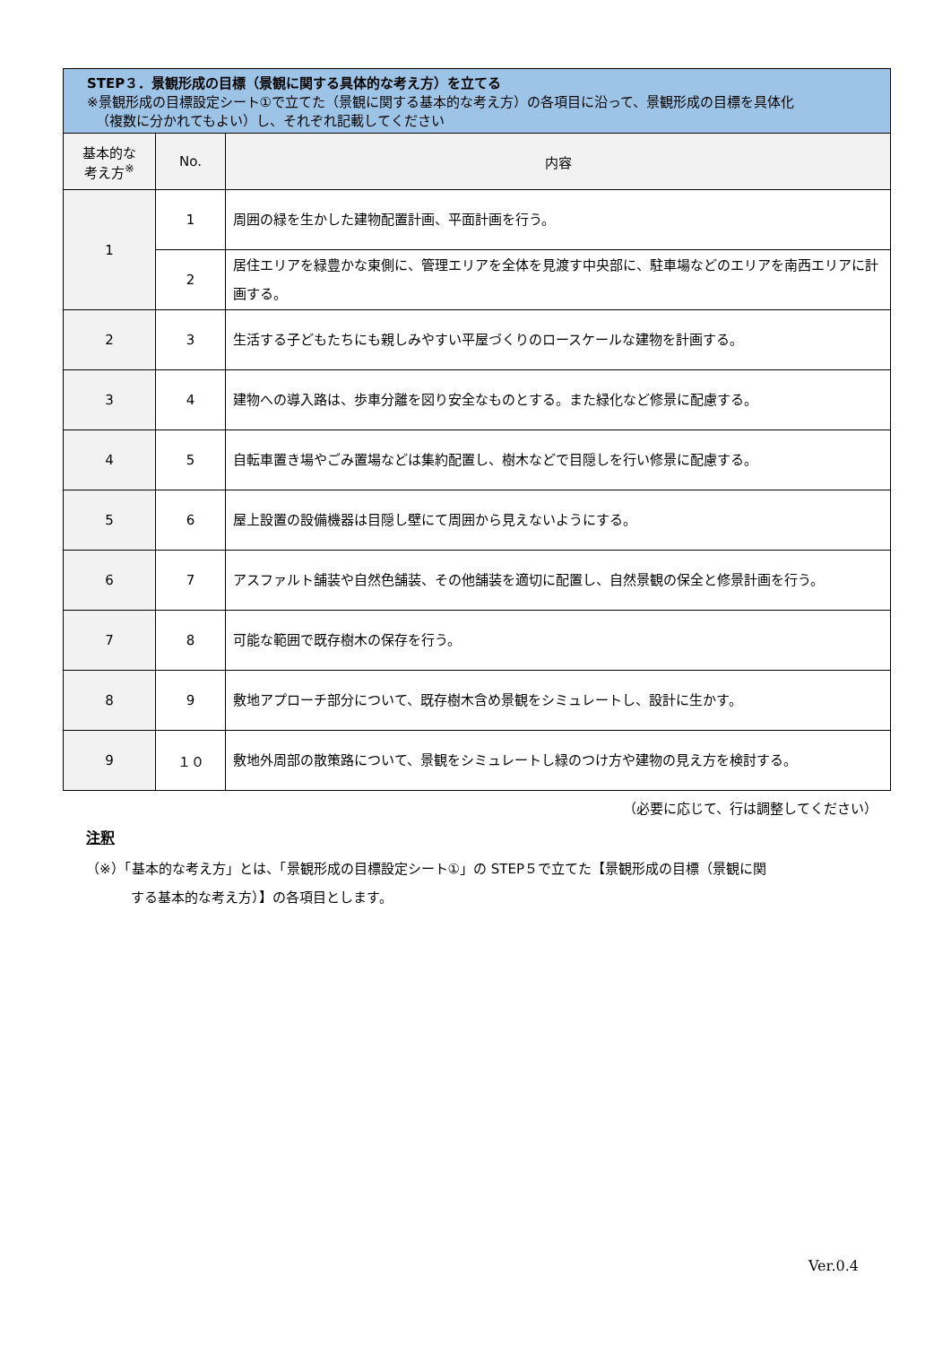| STEP３．景観形成の目標（景観に関する具体的な考え方）を立てる ※景観形成の目標設定シート①で立てた（景観に関する基本的な考え方）の各項目に沿って、景観形成の目標を具体化 （複数に分かれてもよい）し、それぞれ記載してください | | |
| --- | --- | --- |
| 基本的な 考え方<sup>※</sup> | No. | 内容 |
| 1 | 1 | 周囲の緑を生かした建物配置計画、平面計画を行う。 |
| | 2 | 居住エリアを緑豊かな東側に、管理エリアを全体を見渡す中央部に、駐車場などのエリアを南西エリアに計画する。 |
| 2 | 3 | 生活する子どもたちにも親しみやすい平屋づくりのロースケールな建物を計画する。 |
| 3 | 4 | 建物への導入路は、歩車分離を図り安全なものとする。また緑化など修景に配慮する。 |
| 4 | 5 | 自転車置き場やごみ置場などは集約配置し、樹木などで目隠しを行い修景に配慮する。 |
| 5 | 6 | 屋上設置の設備機器は目隠し壁にて周囲から見えないようにする。 |
| 6 | 7 | アスファルト舗装や自然色舗装、その他舗装を適切に配置し、自然景観の保全と修景計画を行う。 |
| 7 | 8 | 可能な範囲で既存樹木の保存を行う。 |
| 8 | 9 | 敷地アプローチ部分について、既存樹木含め景観をシミュレートし、設計に生かす。 |
| 9 | １０ | 敷地外周部の散策路について、景観をシミュレートし緑のつけ方や建物の見え方を検討する。 |
（必要に応じて、行は調整してください）
注釈
（※）「基本的な考え方」とは、「景観形成の目標設定シート①」の STEP５で立てた【景観形成の目標（景観に関
する基本的な考え方）】の各項目とします。
Ver.0.4